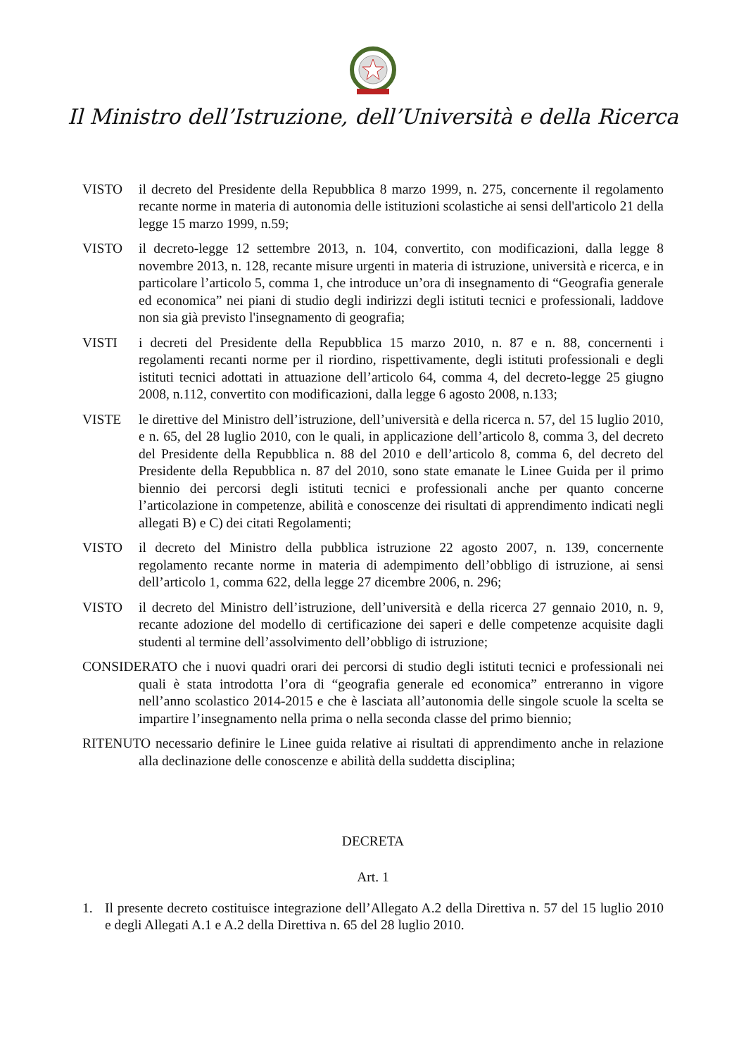Il Ministro dell’Istruzione, dell’Università e della Ricerca
VISTO il decreto del Presidente della Repubblica 8 marzo 1999, n. 275, concernente il regolamento recante norme in materia di autonomia delle istituzioni scolastiche ai sensi dell'articolo 21 della legge 15 marzo 1999, n.59;
VISTO il decreto-legge 12 settembre 2013, n. 104, convertito, con modificazioni, dalla legge 8 novembre 2013, n. 128, recante misure urgenti in materia di istruzione, università e ricerca, e in particolare l’articolo 5, comma 1, che introduce un’ora di insegnamento di “Geografia generale ed economica” nei piani di studio degli indirizzi degli istituti tecnici e professionali, laddove non sia già previsto l'insegnamento di geografia;
VISTI i decreti del Presidente della Repubblica 15 marzo 2010, n. 87 e n. 88, concernenti i regolamenti recanti norme per il riordino, rispettivamente, degli istituti professionali e degli istituti tecnici adottati in attuazione dell’articolo 64, comma 4, del decreto-legge 25 giugno 2008, n.112, convertito con modificazioni, dalla legge 6 agosto 2008, n.133;
VISTE le direttive del Ministro dell’istruzione, dell’università e della ricerca n. 57, del 15 luglio 2010, e n. 65, del 28 luglio 2010, con le quali, in applicazione dell’articolo 8, comma 3, del decreto del Presidente della Repubblica n. 88 del 2010 e dell’articolo 8, comma 6, del decreto del Presidente della Repubblica n. 87 del 2010, sono state emanate le Linee Guida per il primo biennio dei percorsi degli istituti tecnici e professionali anche per quanto concerne l’articolazione in competenze, abilità e conoscenze dei risultati di apprendimento indicati negli allegati B) e C) dei citati Regolamenti;
VISTO il decreto del Ministro della pubblica istruzione 22 agosto 2007, n. 139, concernente regolamento recante norme in materia di adempimento dell’obbligo di istruzione, ai sensi dell’articolo 1, comma 622, della legge 27 dicembre 2006, n. 296;
VISTO il decreto del Ministro dell’istruzione, dell’università e della ricerca 27 gennaio 2010, n. 9, recante adozione del modello di certificazione dei saperi e delle competenze acquisite dagli studenti al termine dell’assolvimento dell’obbligo di istruzione;
CONSIDERATO che i nuovi quadri orari dei percorsi di studio degli istituti tecnici e professionali nei quali è stata introdotta l’ora di “geografia generale ed economica” entreranno in vigore nell’anno scolastico 2014-2015 e che è lasciata all’autonomia delle singole scuole la scelta se impartire l’insegnamento nella prima o nella seconda classe del primo biennio;
RITENUTO necessario definire le Linee guida relative ai risultati di apprendimento anche in relazione alla declinazione delle conoscenze e abilità della suddetta disciplina;
DECRETA
Art. 1
1. Il presente decreto costituisce integrazione dell’Allegato A.2 della Direttiva n. 57 del 15 luglio 2010 e degli Allegati A.1 e A.2 della Direttiva n. 65 del 28 luglio 2010.